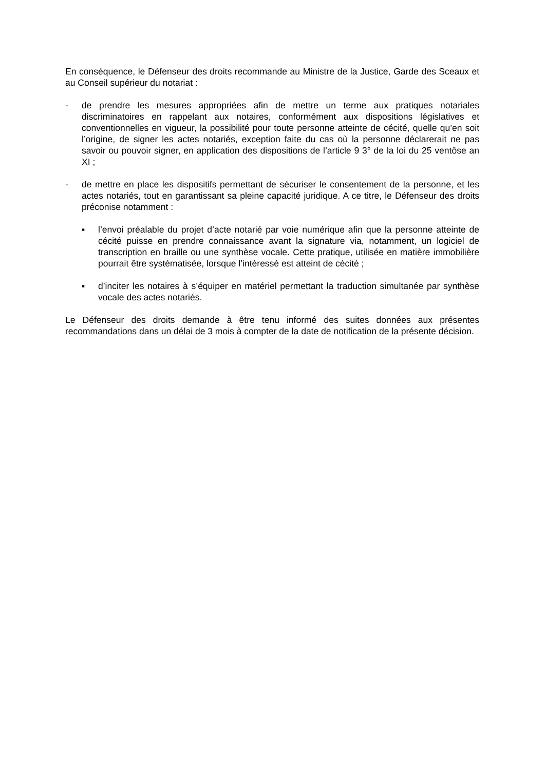En conséquence, le Défenseur des droits recommande au Ministre de la Justice, Garde des Sceaux et au Conseil supérieur du notariat :
- de prendre les mesures appropriées afin de mettre un terme aux pratiques notariales discriminatoires en rappelant aux notaires, conformément aux dispositions législatives et conventionnelles en vigueur, la possibilité pour toute personne atteinte de cécité, quelle qu’en soit l’origine, de signer les actes notariés, exception faite du cas où la personne déclarerait ne pas savoir ou pouvoir signer, en application des dispositions de l’article 9 3° de la loi du 25 ventôse an XI ;
- de mettre en place les dispositifs permettant de sécuriser le consentement de la personne, et les actes notariés, tout en garantissant sa pleine capacité juridique. A ce titre, le Défenseur des droits préconise notamment :
▪ l’envoi préalable du projet d’acte notarié par voie numérique afin que la personne atteinte de cécité puisse en prendre connaissance avant la signature via, notamment, un logiciel de transcription en braille ou une synthèse vocale. Cette pratique, utilisée en matière immobilière pourrait être systématisée, lorsque l’intéressé est atteint de cécité ;
▪ d’inciter les notaires à s’équiper en matériel permettant la traduction simultanée par synthèse vocale des actes notariés.
Le Défenseur des droits demande à être tenu informé des suites données aux présentes recommandations dans un délai de 3 mois à compter de la date de notification de la présente décision.